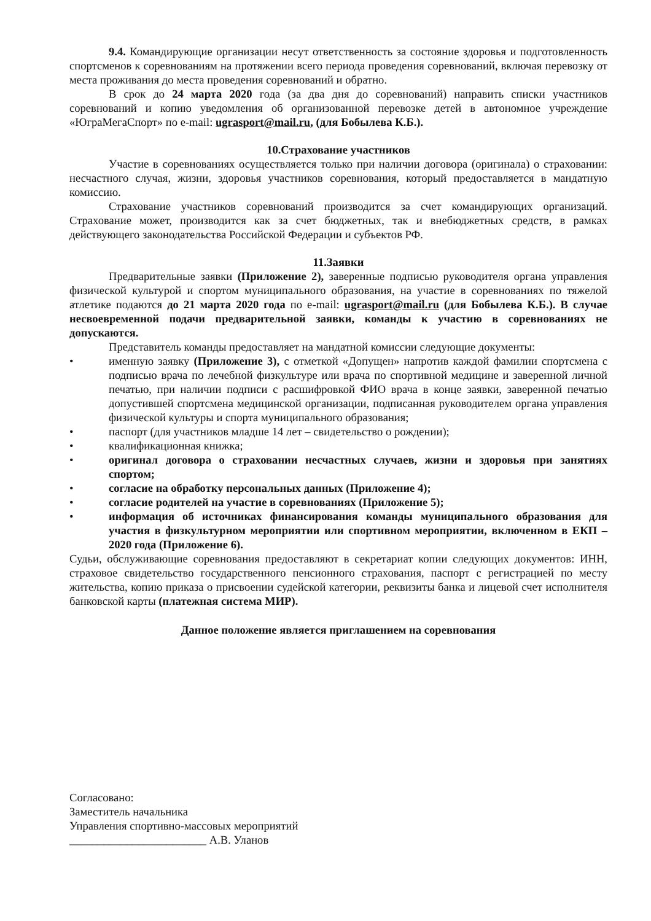9.4. Командирующие организации несут ответственность за состояние здоровья и подготовленность спортсменов к соревнованиям на протяжении всего периода проведения соревнований, включая перевозку от места проживания до места проведения соревнований и обратно.
В срок до 24 марта 2020 года (за два дня до соревнований) направить списки участников соревнований и копию уведомления об организованной перевозке детей в автономное учреждение «ЮграМегаСпорт» по e-mail: ugrasport@mail.ru, (для Бобылева К.Б.).
10.Страхование участников
Участие в соревнованиях осуществляется только при наличии договора (оригинала) о страховании: несчастного случая, жизни, здоровья участников соревнования, который предоставляется в мандатную комиссию.
Страхование участников соревнований производится за счет командирующих организаций. Страхование может, производится как за счет бюджетных, так и внебюджетных средств, в рамках действующего законодательства Российской Федерации и субъектов РФ.
11.Заявки
Предварительные заявки (Приложение 2), заверенные подписью руководителя органа управления физической культурой и спортом муниципального образования, на участие в соревнованиях по тяжелой атлетике подаются до 21 марта 2020 года по e-mail: ugrasport@mail.ru (для Бобылева К.Б.). В случае несвоевременной подачи предварительной заявки, команды к участию в соревнованиях не допускаются.
Представитель команды предоставляет на мандатной комиссии следующие документы:
• именную заявку (Приложение 3), с отметкой «Допущен» напротив каждой фамилии спортсмена с подписью врача по лечебной физкультуре или врача по спортивной медицине и заверенной личной печатью, при наличии подписи с расшифровкой ФИО врача в конце заявки, заверенной печатью допустившей спортсмена медицинской организации, подписанная руководителем органа управления физической культуры и спорта муниципального образования;
• паспорт (для участников младше 14 лет – свидетельство о рождении);
• квалификационная книжка;
• оригинал договора о страховании несчастных случаев, жизни и здоровья при занятиях спортом;
• согласие на обработку персональных данных (Приложение 4);
• согласие родителей на участие в соревнованиях (Приложение 5);
• информация об источниках финансирования команды муниципального образования для участия в физкультурном мероприятии или спортивном мероприятии, включенном в ЕКП – 2020 года (Приложение 6).
Судьи, обслуживающие соревнования предоставляют в секретариат копии следующих документов: ИНН, страховое свидетельство государственного пенсионного страхования, паспорт с регистрацией по месту жительства, копию приказа о присвоении судейской категории, реквизиты банка и лицевой счет исполнителя банковской карты (платежная система МИР).
Данное положение является приглашением на соревнования
Согласовано:
Заместитель начальника
Управления спортивно-массовых мероприятий
________________________ А.В. Уланов